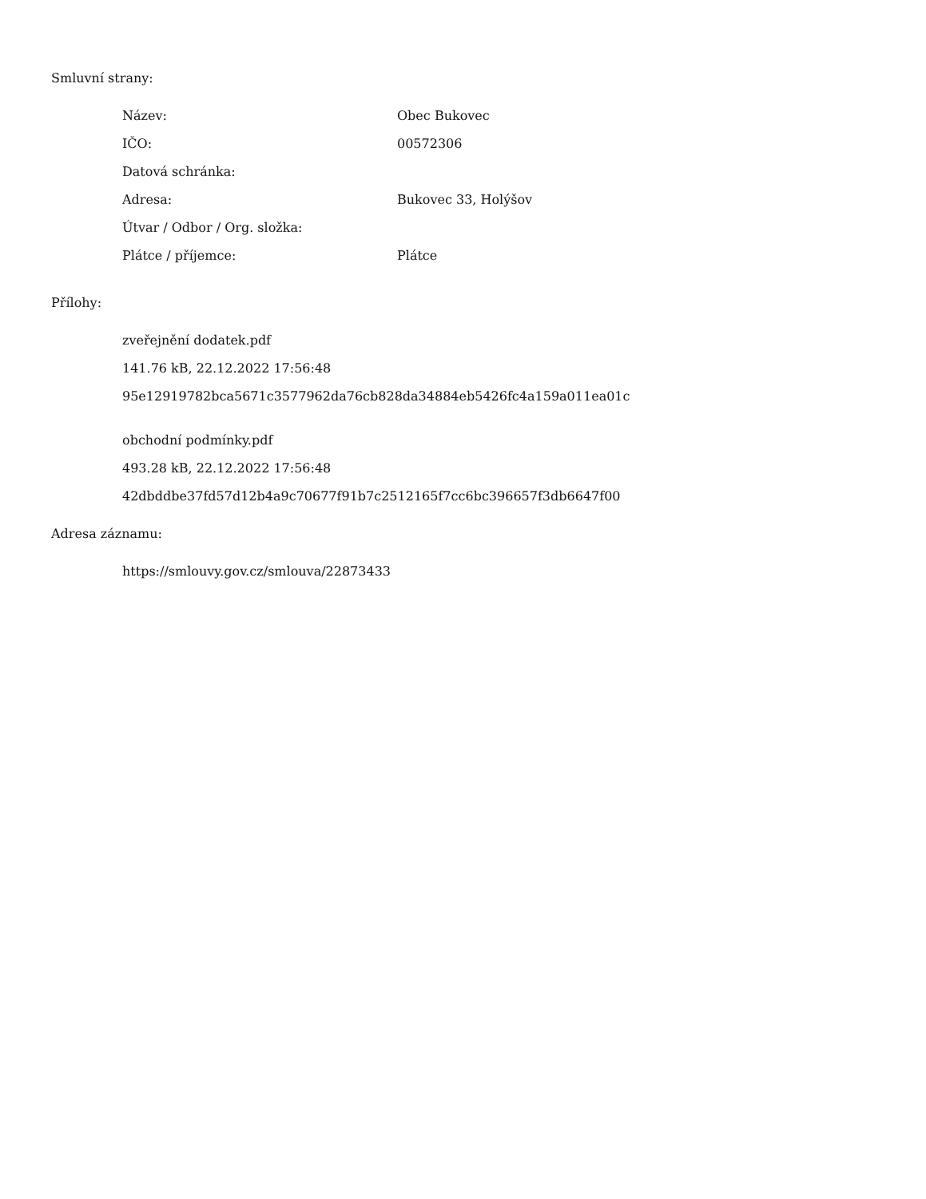Smluvní strany:
| Název: | Obec Bukovec |
| IČO: | 00572306 |
| Datová schránka: | |
| Adresa: | Bukovec 33, Holýšov |
| Útvar / Odbor / Org. složka: | |
| Plátce / příjemce: | Plátce |
Přílohy:
zveřejnění dodatek.pdf
141.76 kB, 22.12.2022 17:56:48
95e12919782bca5671c3577962da76cb828da34884eb5426fc4a159a011ea01c
obchodní podmínky.pdf
493.28 kB, 22.12.2022 17:56:48
42dbddbe37fd57d12b4a9c70677f91b7c2512165f7cc6bc396657f3db6647f00
Adresa záznamu:
https://smlouvy.gov.cz/smlouva/22873433